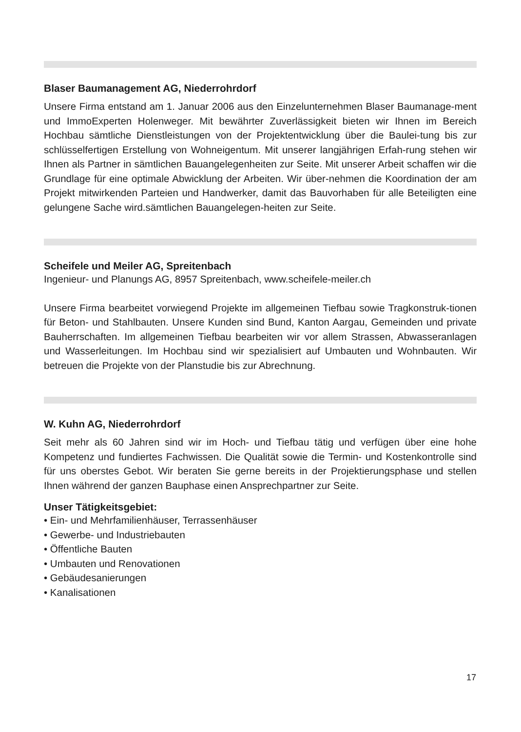Blaser Baumanagement AG, Niederrohrdorf
Unsere Firma entstand am 1. Januar 2006 aus den Einzelunternehmen Blaser Baumanage-ment und ImmoExperten Holenweger. Mit bewährter Zuverlässigkeit bieten wir Ihnen im Bereich Hochbau sämtliche Dienstleistungen von der Projektentwicklung über die Baulei-tung bis zur schlüsselfertigen Erstellung von Wohneigentum. Mit unserer langjährigen Erfah-rung stehen wir Ihnen als Partner in sämtlichen Bauangelegenheiten zur Seite. Mit unserer Arbeit schaffen wir die Grundlage für eine optimale Abwicklung der Arbeiten. Wir über-nehmen die Koordination der am Projekt mitwirkenden Parteien und Handwerker, damit das Bauvorhaben für alle Beteiligten eine gelungene Sache wird.sämtlichen Bauangelegen-heiten zur Seite.
Scheifele und Meiler AG, Spreitenbach
Ingenieur- und Planungs AG, 8957 Spreitenbach, www.scheifele-meiler.ch
Unsere Firma bearbeitet vorwiegend Projekte im allgemeinen Tiefbau sowie Tragkonstruk-tionen für Beton- und Stahlbauten. Unsere Kunden sind Bund, Kanton Aargau, Gemeinden und private Bauherrschaften. Im allgemeinen Tiefbau bearbeiten wir vor allem Strassen, Abwasseranlagen und Wasserleitungen. Im Hochbau sind wir spezialisiert auf Umbauten und Wohnbauten. Wir betreuen die Projekte von der Planstudie bis zur Abrechnung.
W. Kuhn AG, Niederrohrdorf
Seit mehr als 60 Jahren sind wir im Hoch- und Tiefbau tätig und verfügen über eine hohe Kompetenz und fundiertes Fachwissen. Die Qualität sowie die Termin- und Kostenkontrolle sind für uns oberstes Gebot. Wir beraten Sie gerne bereits in der Projektierungsphase und stellen Ihnen während der ganzen Bauphase einen Ansprechpartner zur Seite.
Unser Tätigkeitsgebiet:
• Ein- und Mehrfamilienhäuser, Terrassenhäuser
• Gewerbe- und Industriebauten
• Öffentliche Bauten
• Umbauten und Renovationen
• Gebäudesanierungen
• Kanalisationen
17